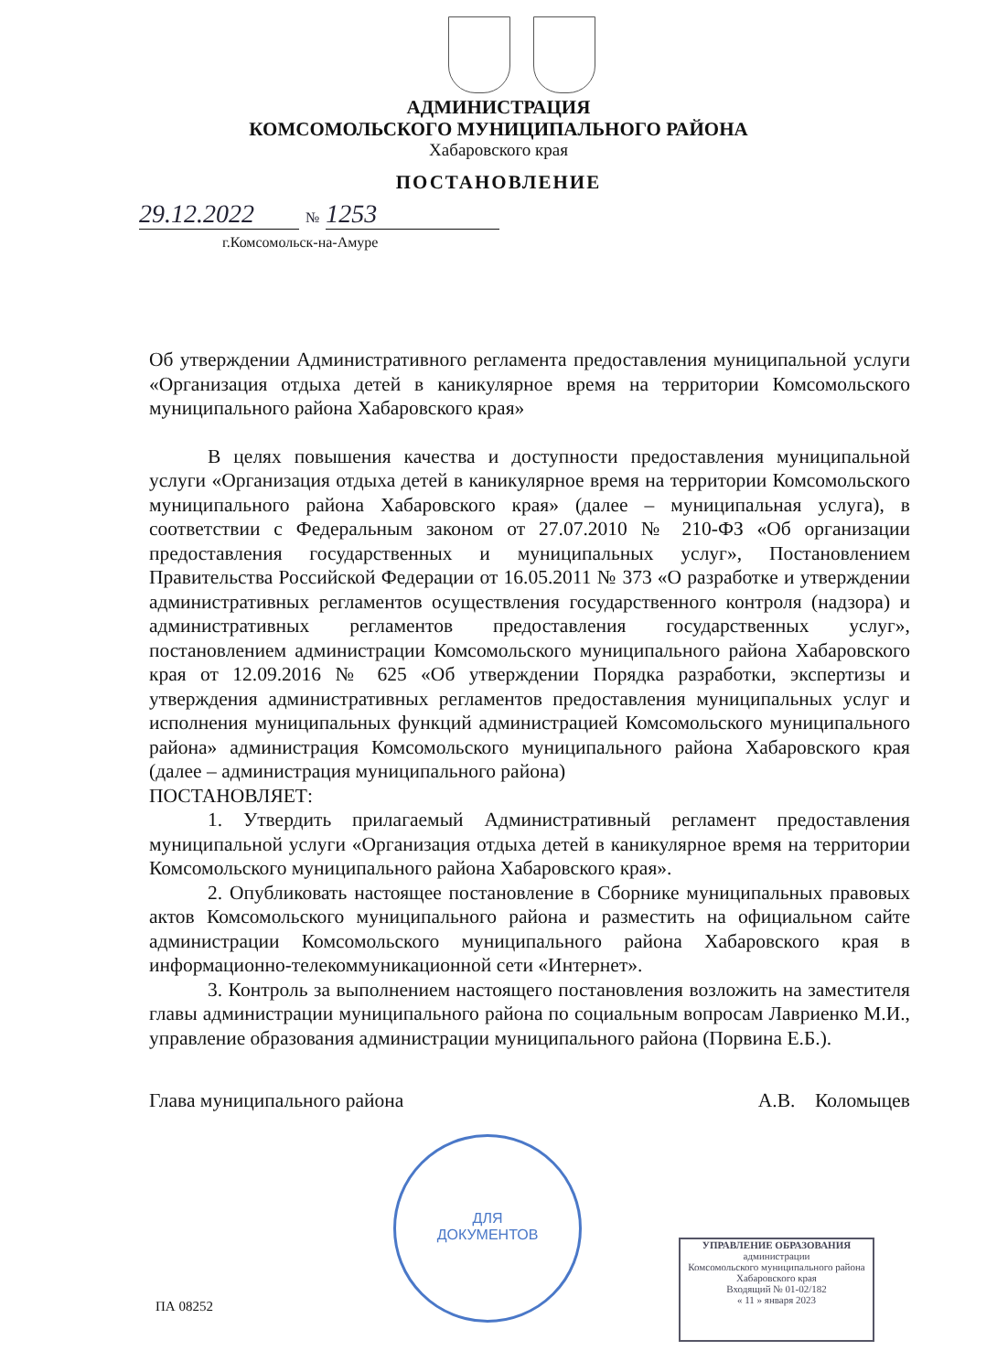АДМИНИСТРАЦИЯ
КОМСОМОЛЬСКОГО МУНИЦИПАЛЬНОГО РАЙОНА
Хабаровского края
ПОСТАНОВЛЕНИЕ
29.12.2022 № 1253
г.Комсомольск-на-Амуре
ДЛЯ
ДОКУМЕНТОВ
Об утверждении Административного регламента предоставления муниципальной услуги «Организация отдыха детей в каникулярное время на территории Комсомольского муниципального района Хабаровского края»
В целях повышения качества и доступности предоставления муниципальной услуги «Организация отдыха детей в каникулярное время на территории Комсомольского муниципального района Хабаровского края» (далее – муниципальная услуга), в соответствии с Федеральным законом от 27.07.2010 № 210-ФЗ «Об организации предоставления государственных и муниципальных услуг», Постановлением Правительства Российской Федерации от 16.05.2011 № 373 «О разработке и утверждении административных регламентов осуществления государственного контроля (надзора) и административных регламентов предоставления государственных услуг», постановлением администрации Комсомольского муниципального района Хабаровского края от 12.09.2016 № 625 «Об утверждении Порядка разработки, экспертизы и утверждения административных регламентов предоставления муниципальных услуг и исполнения муниципальных функций администрацией Комсомольского муниципального района» администрация Комсомольского муниципального района Хабаровского края (далее – администрация муниципального района)
ПОСТАНОВЛЯЕТ:
1. Утвердить прилагаемый Административный регламент предоставления муниципальной услуги «Организация отдыха детей в каникулярное время на территории Комсомольского муниципального района Хабаровского края».
2. Опубликовать настоящее постановление в Сборнике муниципальных правовых актов Комсомольского муниципального района и разместить на официальном сайте администрации Комсомольского муниципального района Хабаровского края в информационно-телекоммуникационной сети «Интернет».
3. Контроль за выполнением настоящего постановления возложить на заместителя главы администрации муниципального района по социальным вопросам Лавриенко М.И., управление образования администрации муниципального района (Порвина Е.Б.).
Глава муниципального района А.В. Коломыцев
УПРАВЛЕНИЕ ОБРАЗОВАНИЯ
администрации
Комсомольского муниципального района
Хабаровского края
Входящий № 01-02/182
« 11 » января 2023
ПА 08252